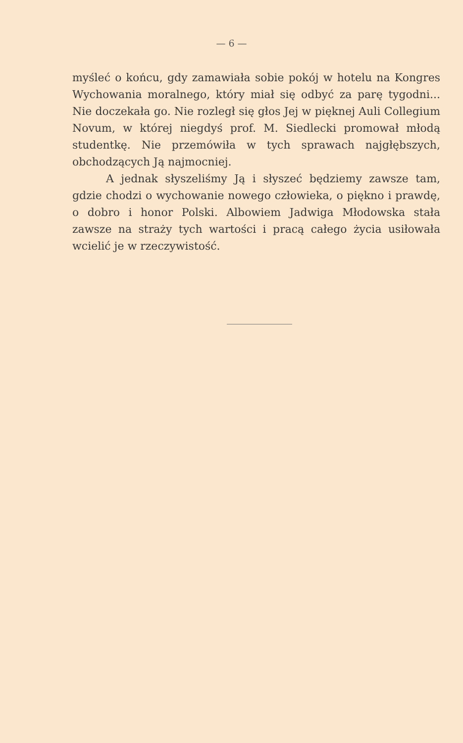— 6 —
myśleć o końcu, gdy zamawiała sobie pokój w hotelu na Kongres Wychowania moralnego, który miał się odbyć za parę tygodni... Nie doczekała go. Nie rozległ się głos Jej w pięknej Auli Collegium Novum, w której niegdyś prof. M. Siedlecki promował młodą studentkę. Nie przemówiła w tych sprawach najgłębszych, obchodzących Ją najmocniej.
A jednak słyszeliśmy Ją i słyszeć będziemy zawsze tam, gdzie chodzi o wychowanie nowego człowieka, o piękno i prawdę, o dobro i honor Polski. Albowiem Jadwiga Młodowska stała zawsze na straży tych wartości i pracą całego życia usiłowała wcielić je w rzeczywistość.